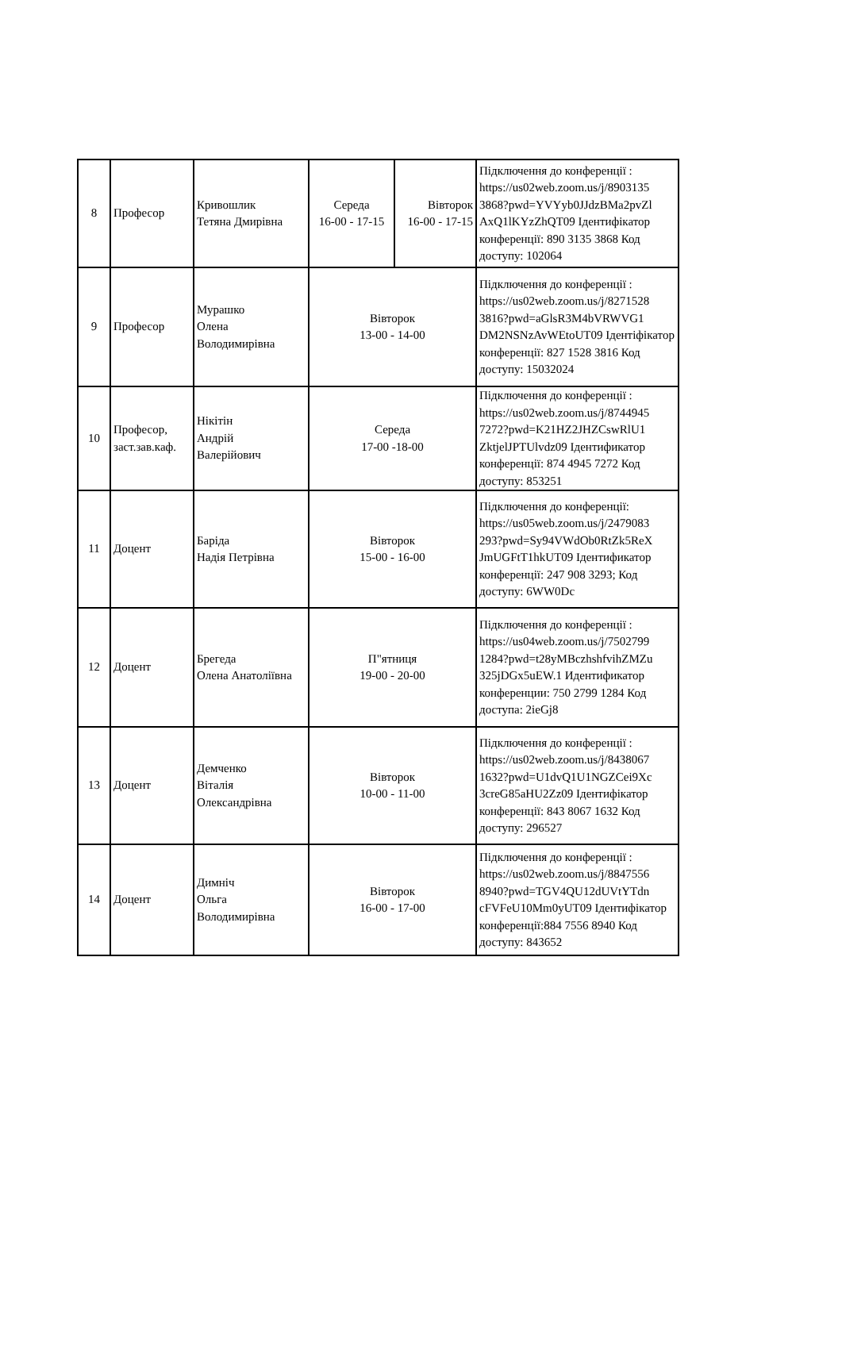| 8 | Професор | Кривошлик Тетяна Дмирівна | Середа 16-00 - 17-15 | Вівторок 16-00 - 17-15 | Підключення до конференції : https://us02web.zoom.us/j/8903135 3868?pwd=YVYyb0JJdzBMa2pvZl AxQ1lKYzZhQT09 Ідентифікатор конференції: 890 3135 3868 Код доступу: 102064 |
| 9 | Професор | Мурашко Олена Володимирівна | Вівторок 13-00 - 14-00 | | Підключення до конференції : https://us02web.zoom.us/j/8271528 3816?pwd=aGlsR3M4bVRWVG1 DM2NSNzAvWEtoUT09 Ідентіфікатор конференції: 827 1528 3816 Код доступу: 15032024 |
| 10 | Професор, заст.зав.каф. | Нікітін Андрій Валерійович | Середа 17-00 -18-00 | | Підключення до конференції : https://us02web.zoom.us/j/8744945 7272?pwd=K21HZ2JHZCswRlU1 ZktjelJPTUlvdz09 Ідентификатор конференції: 874 4945 7272 Код доступу: 853251 |
| 11 | Доцент | Баріда Надія Петрівна | Вівторок 15-00 - 16-00 | | Підключення до конференції: https://us05web.zoom.us/j/2479083 293?pwd=Sy94VWdOb0RtZk5ReX JmUGFtT1hkUT09 Ідентификатор конференції: 247 908 3293; Код доступу: 6WW0Dc |
| 12 | Доцент | Брегеда Олена Анатоліївна | П"ятниця 19-00 - 20-00 | | Підключення до конференції : https://us04web.zoom.us/j/7502799 1284?pwd=t28yMBczhshfvihZMZu 325jDGx5uEW.1 Идентификатор конференции: 750 2799 1284 Код доступа: 2ieGj8 |
| 13 | Доцент | Демченко Віталія Олександрівна | Вівторок 10-00 - 11-00 | | Підключення до конференції : https://us02web.zoom.us/j/8438067 1632?pwd=U1dvQ1U1NGZCei9Xc 3creG85aHU2Zz09 Ідентифікатор конференції: 843 8067 1632 Код доступу: 296527 |
| 14 | Доцент | Димніч Ольга Володимирівна | Вівторок 16-00 - 17-00 | | Підключення до конференції : https://us02web.zoom.us/j/8847556 8940?pwd=TGV4QU12dUVtYTdn cFVFeU10Mm0yUT09 Ідентифікатор конференції:884 7556 8940 Код доступу: 843652 |